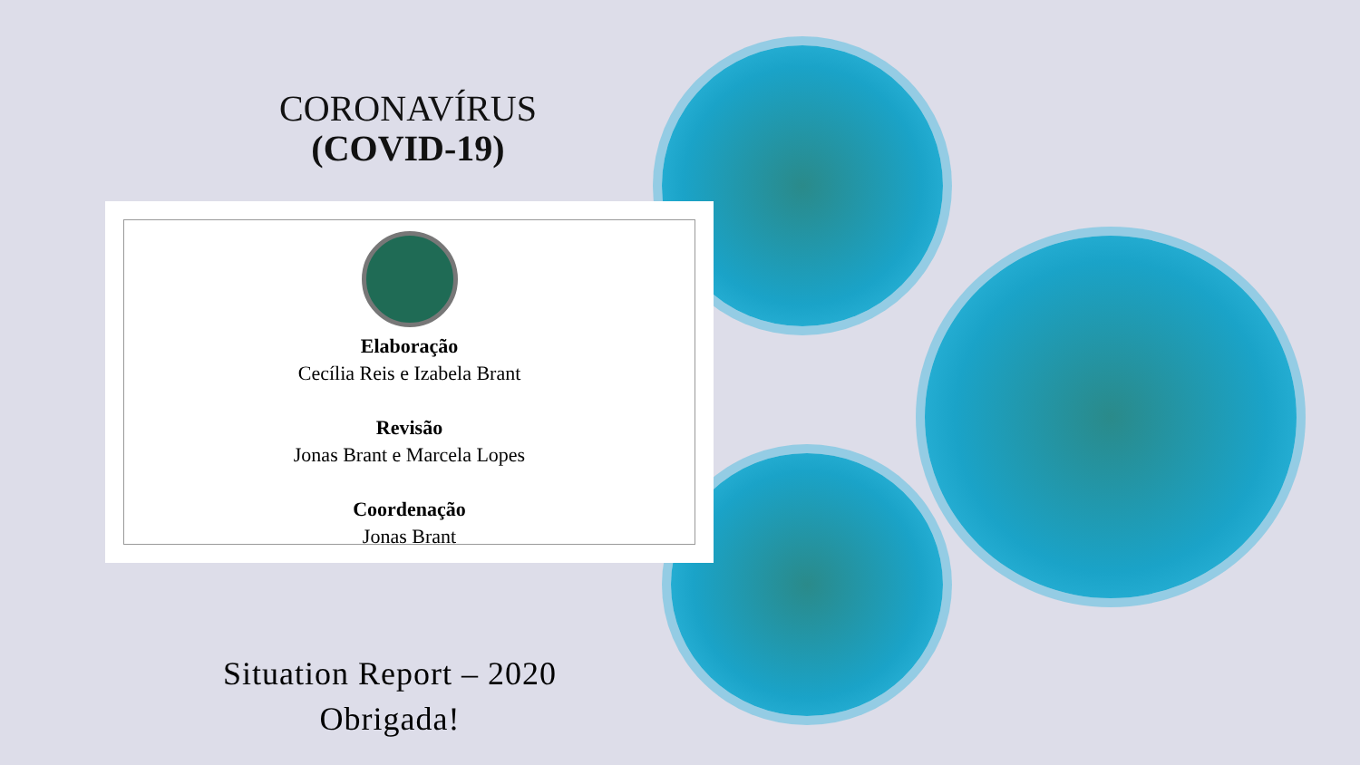CORONAVÍRUS
(COVID-19)
Elaboração
Cecília Reis e Izabela Brant
Revisão
Jonas Brant e Marcela Lopes
Coordenação
Jonas Brant
Situation Report – 2020
Obrigada!